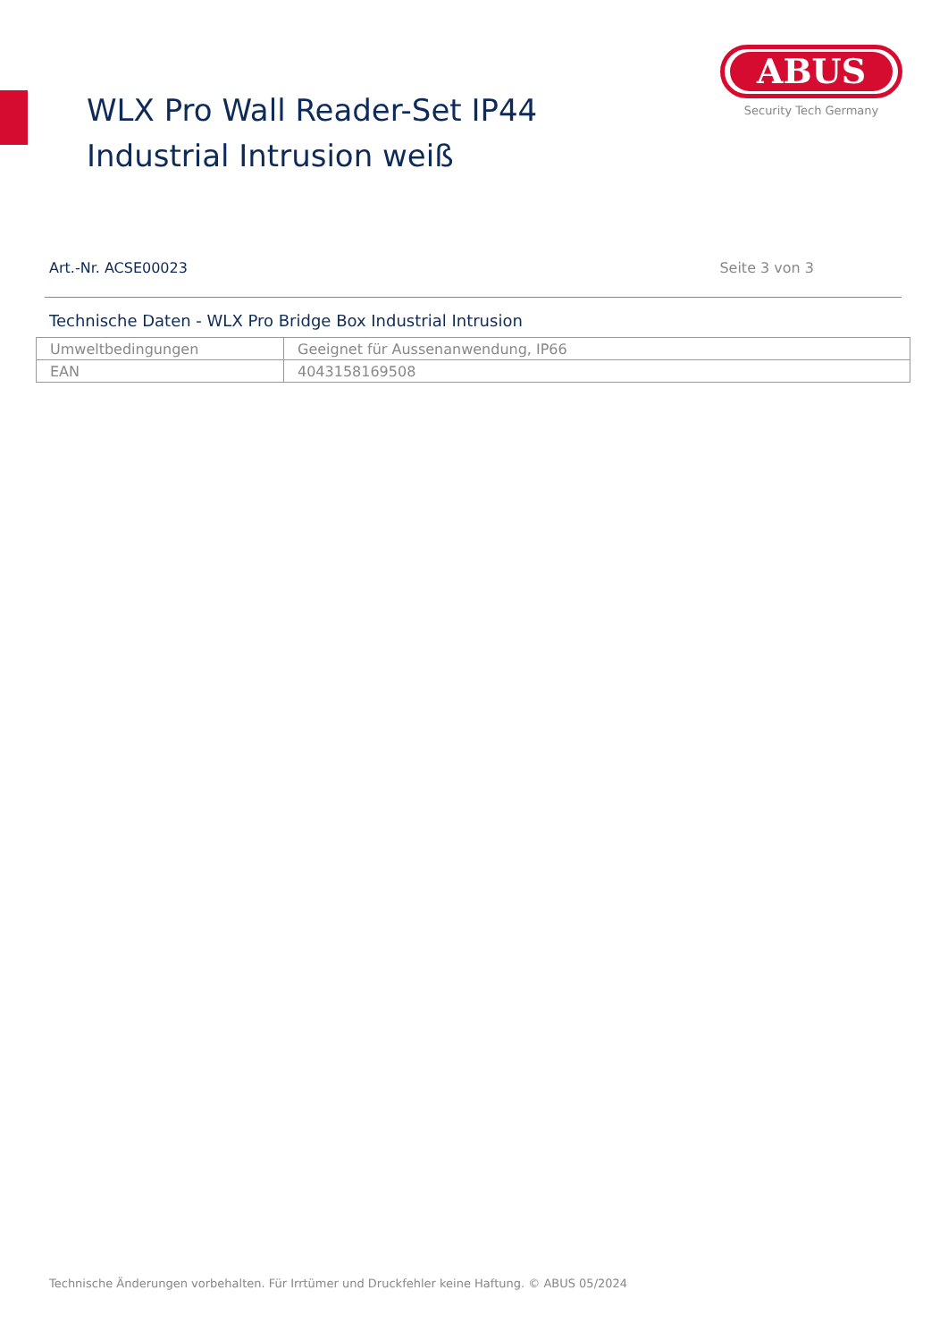WLX Pro Wall Reader-Set IP44 Industrial Intrusion weiß
ABUS
Security Tech Germany
Art.-Nr. ACSE00023 Seite 3 von 3
Technische Daten - WLX Pro Bridge Box Industrial Intrusion
| Umweltbedingungen | Geeignet für Aussenanwendung, IP66 |
| EAN | 4043158169508 |
Technische Änderungen vorbehalten. Für Irrtümer und Druckfehler keine Haftung. © ABUS 05/2024